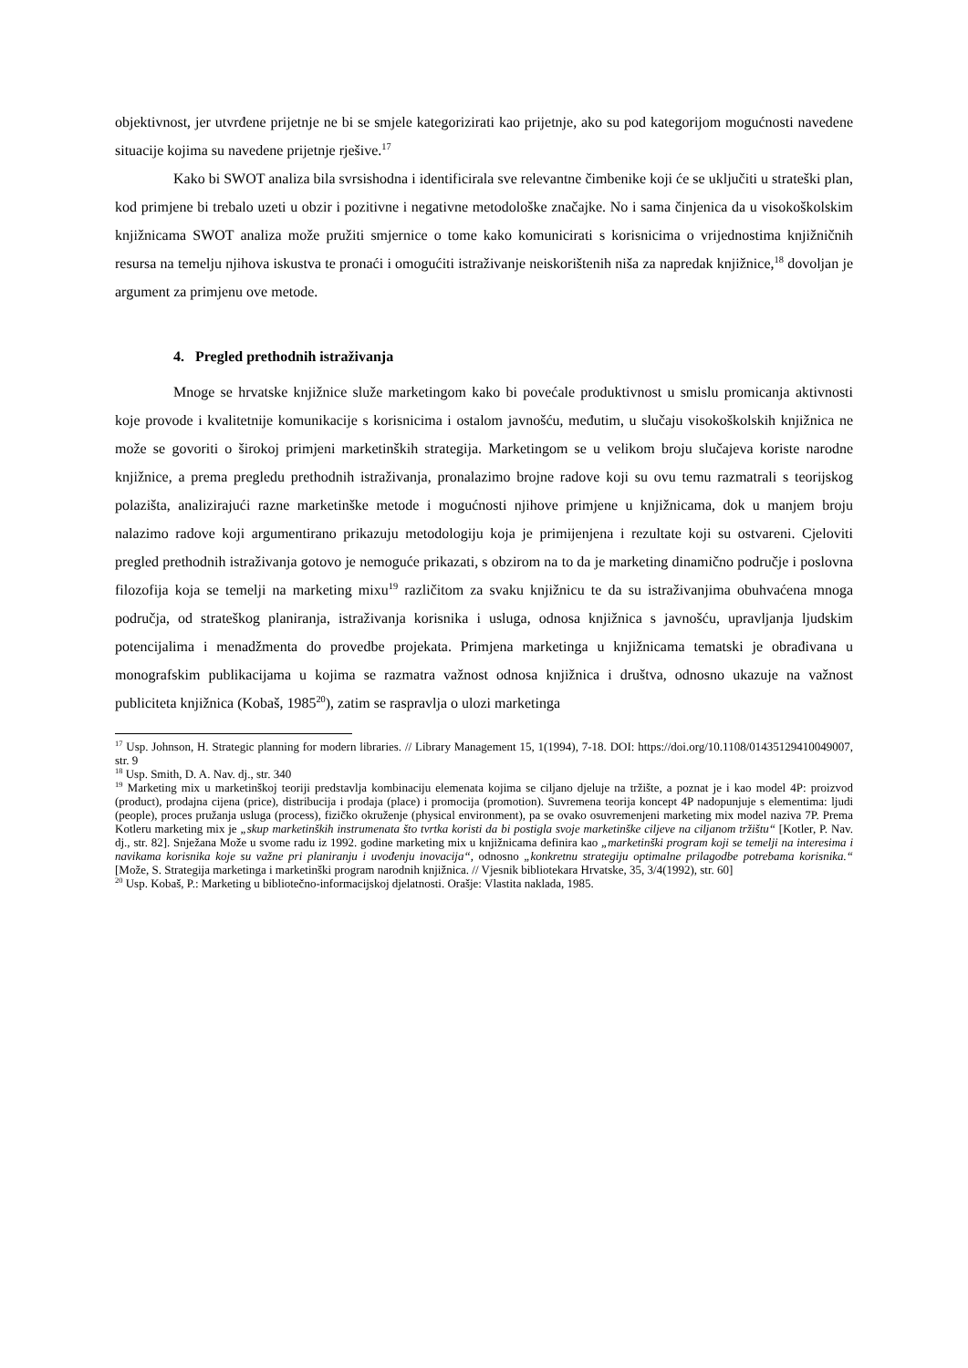objektivnost, jer utvrđene prijetnje ne bi se smjele kategorizirati kao prijetnje, ako su pod kategorijom mogućnosti navedene situacije kojima su navedene prijetnje rješive.<sup>17</sup>
Kako bi SWOT analiza bila svrsishodna i identificirala sve relevantne čimbenike koji će se uključiti u strateški plan, kod primjene bi trebalo uzeti u obzir i pozitivne i negativne metodološke značajke. No i sama činjenica da u visokoškolskim knjižnicama SWOT analiza može pružiti smjernice o tome kako komunicirati s korisnicima o vrijednostima knjižničnih resursa na temelju njihova iskustva te pronaći i omogućiti istraživanje neiskorištenih niša za napredak knjižnice,<sup>18</sup> dovoljan je argument za primjenu ove metode.
4. Pregled prethodnih istraživanja
Mnoge se hrvatske knjižnice služe marketingom kako bi povećale produktivnost u smislu promicanja aktivnosti koje provode i kvalitetnije komunikacije s korisnicima i ostalom javnošću, međutim, u slučaju visokoškolskih knjižnica ne može se govoriti o širokoj primjeni marketinških strategija. Marketingom se u velikom broju slučajeva koriste narodne knjižnice, a prema pregledu prethodnih istraživanja, pronalazimo brojne radove koji su ovu temu razmatrali s teorijskog polazišta, analizirajući razne marketinške metode i mogućnosti njihove primjene u knjižnicama, dok u manjem broju nalazimo radove koji argumentirano prikazuju metodologiju koja je primijenjena i rezultate koji su ostvareni. Cjeloviti pregled prethodnih istraživanja gotovo je nemoguće prikazati, s obzirom na to da je marketing dinamično područje i poslovna filozofija koja se temelji na marketing mixu<sup>19</sup> različitom za svaku knjižnicu te da su istraživanjima obuhvaćena mnoga područja, od strateškog planiranja, istraživanja korisnika i usluga, odnosa knjižnica s javnošću, upravljanja ljudskim potencijalima i menadžmenta do provedbe projekata. Primjena marketinga u knjižnicama tematski je obrađivana u monografskim publikacijama u kojima se razmatra važnost odnosa knjižnica i društva, odnosno ukazuje na važnost publiciteta knjižnica (Kobaš, 1985<sup>20</sup>), zatim se raspravlja o ulozi marketinga
<sup>17</sup> Usp. Johnson, H. Strategic planning for modern libraries. // Library Management 15, 1(1994), 7-18. DOI: https://doi.org/10.1108/01435129410049007, str. 9
<sup>18</sup> Usp. Smith, D. A. Nav. dj., str. 340
<sup>19</sup> Marketing mix u marketinškoj teoriji predstavlja kombinaciju elemenata kojima se ciljano djeluje na tržište, a poznat je i kao model 4P: proizvod (product), prodajna cijena (price), distribucija i prodaja (place) i promocija (promotion). Suvremena teorija koncept 4P nadopunjuje s elementima: ljudi (people), proces pružanja usluga (process), fizičko okruženje (physical environment), pa se ovako osuvremenjeni marketing mix model naziva 7P. Prema Kotleru marketing mix je „skup marketinških instrumenata što tvrtka koristi da bi postigla svoje marketinške ciljeve na ciljanom tržištu“ [Kotler, P. Nav. dj., str. 82]. Snježana Može u svome radu iz 1992. godine marketing mix u knjižnicama definira kao „marketinški program koji se temelji na interesima i navikama korisnika koje su važne pri planiranju i uvođenju inovacija“, odnosno „konkretnu strategiju optimalne prilagodbe potrebama korisnika.“ [Može, S. Strategija marketinga i marketinški program narodnih knjižnica. // Vjesnik bibliotekara Hrvatske, 35, 3/4(1992), str. 60]
<sup>20</sup> Usp. Kobaš, P.: Marketing u bibliotečno-informacijskoj djelatnosti. Orašje: Vlastita naklada, 1985.